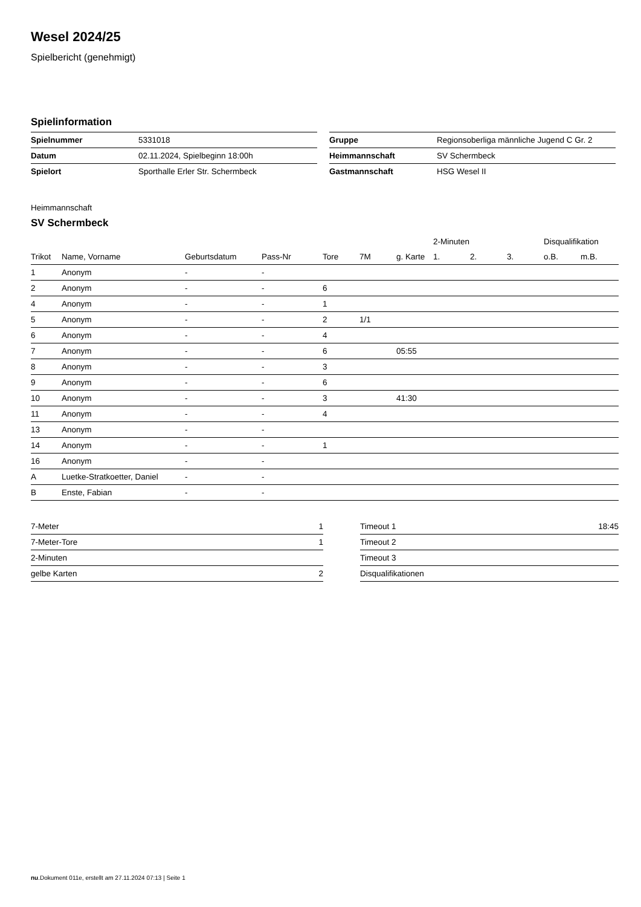Wesel 2024/25
Spielbericht (genehmigt)
Spielinformation
| Spielnummer | 5331018 |
| Datum | 02.11.2024, Spielbeginn 18:00h |
| Spielort | Sporthalle Erler Str. Schermbeck |
| Gruppe | Regionsoberliga männliche Jugend C Gr. 2 |
| Heimmannschaft | SV Schermbeck |
| Gastmannschaft | HSG Wesel II |
Heimmannschaft
SV Schermbeck
| | | | | | | | 2-Minuten | | | Disqualifikation | |
| --- | --- | --- | --- | --- | --- | --- | --- | --- | --- | --- | --- |
| Trikot | Name, Vorname | Geburtsdatum | Pass-Nr | Tore | 7M | g. Karte | 1. | 2. | 3. | o.B. | m.B. |
| 1 | Anonym | - | - | | | | | | | | |
| 2 | Anonym | - | - | 6 | | | | | | | |
| 4 | Anonym | - | - | 1 | | | | | | | |
| 5 | Anonym | - | - | 2 | 1/1 | | | | | | |
| 6 | Anonym | - | - | 4 | | | | | | | |
| 7 | Anonym | - | - | 6 | | 05:55 | | | | | |
| 8 | Anonym | - | - | 3 | | | | | | | |
| 9 | Anonym | - | - | 6 | | | | | | | |
| 10 | Anonym | - | - | 3 | | 41:30 | | | | | |
| 11 | Anonym | - | - | 4 | | | | | | | |
| 13 | Anonym | - | - | | | | | | | | |
| 14 | Anonym | - | - | 1 | | | | | | | |
| 16 | Anonym | - | - | | | | | | | | |
| A | Luetke-Stratkoetter, Daniel | - | - | | | | | | | | |
| B | Enste, Fabian | - | - | | | | | | | | |
| 7-Meter | 1 |
| 7-Meter-Tore | 1 |
| 2-Minuten | |
| gelbe Karten | 2 |
| Timeout 1 | 18:45 |
| Timeout 2 | |
| Timeout 3 | |
| Disqualifikationen | |
nu.Dokument 011e, erstellt am 27.11.2024 07:13 | Seite 1